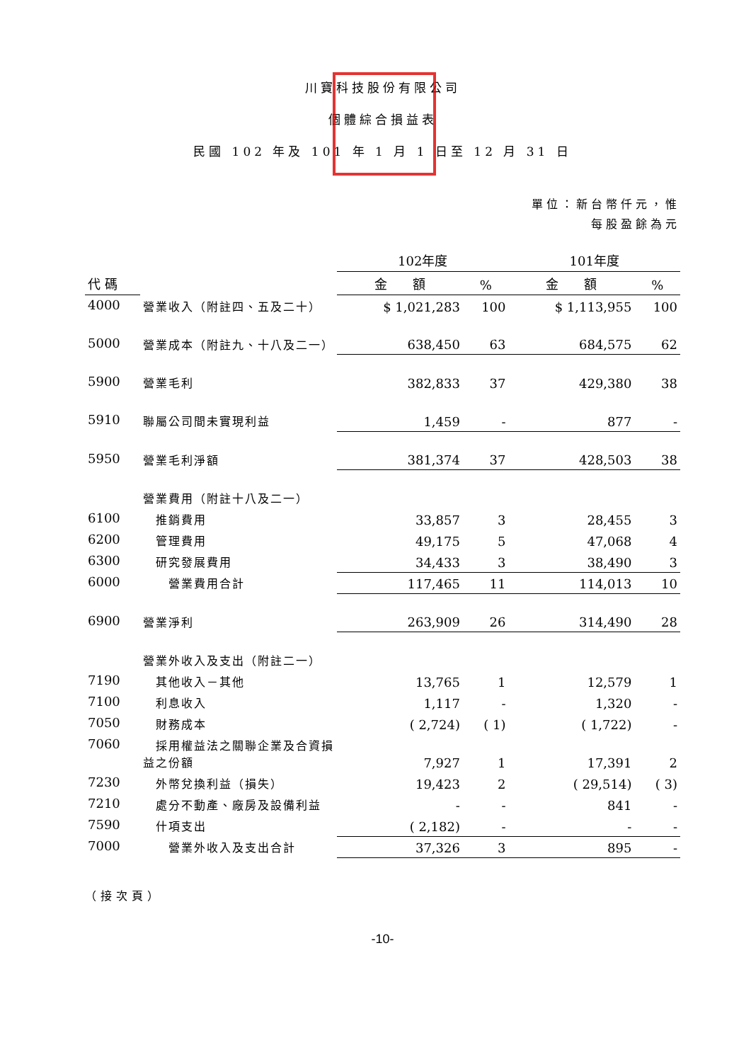川寶科技股份有限公司
個體綜合損益表
民國 102 年及 101 年 1 月 1 日至 12 月 31 日
單位：新台幣仟元，惟
每股盈餘為元
| | | 102年度 | | 101年度 | |
| --- | --- | --- | --- | --- | --- |
| 代 碼 | | 金 額 | % | 金 額 | % |
| 4000 | 營業收入（附註四、五及二十） | $ 1,021,283 | 100 | $ 1,113,955 | 100 |
| 5000 | 營業成本（附註九、十八及二一） | 638,450 | 63 | 684,575 | 62 |
| 5900 | 營業毛利 | 382,833 | 37 | 429,380 | 38 |
| 5910 | 聯屬公司間未實現利益 | 1,459 | - | 877 | - |
| 5950 | 營業毛利淨額 | 381,374 | 37 | 428,503 | 38 |
| | 營業費用（附註十八及二一） | | | | |
| 6100 | 推銷費用 | 33,857 | 3 | 28,455 | 3 |
| 6200 | 管理費用 | 49,175 | 5 | 47,068 | 4 |
| 6300 | 研究發展費用 | 34,433 | 3 | 38,490 | 3 |
| 6000 | 營業費用合計 | 117,465 | 11 | 114,013 | 10 |
| 6900 | 營業淨利 | 263,909 | 26 | 314,490 | 28 |
| | 營業外收入及支出（附註二一） | | | | |
| 7190 | 其他收入－其他 | 13,765 | 1 | 12,579 | 1 |
| 7100 | 利息收入 | 1,117 | - | 1,320 | - |
| 7050 | 財務成本 | ( 2,724) | ( 1) | ( 1,722) | - |
| 7060 | 採用權益法之關聯企業及合資損益之份額 | 7,927 | 1 | 17,391 | 2 |
| 7230 | 外幣兌換利益（損失） | 19,423 | 2 | ( 29,514) | ( 3) |
| 7210 | 處分不動產、廠房及設備利益 | - | - | 841 | - |
| 7590 | 什項支出 | ( 2,182) | - | - | - |
| 7000 | 營業外收入及支出合計 | 37,326 | 3 | 895 | - |
（接次頁）
-10-